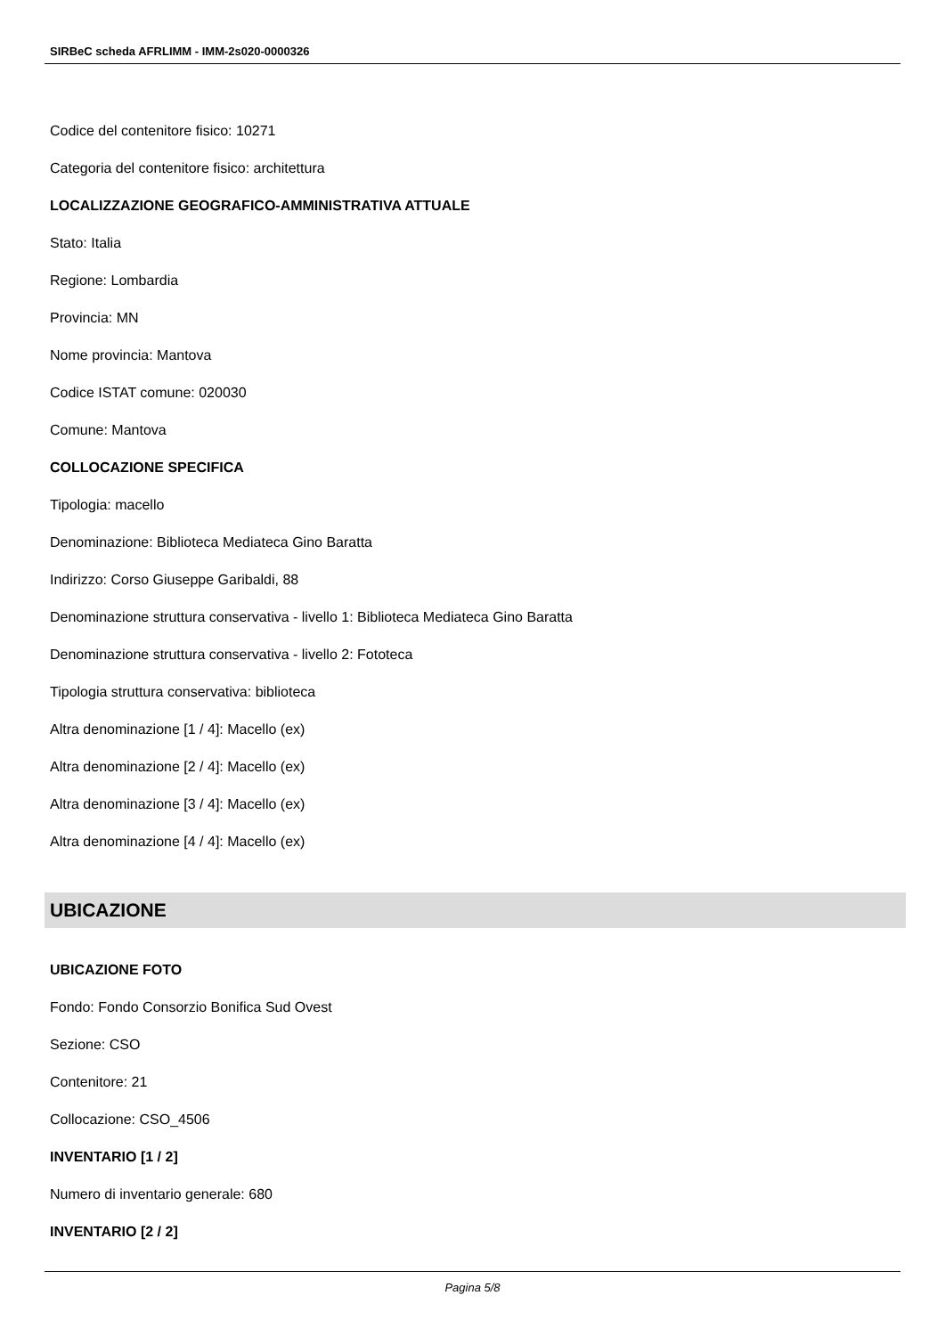SIRBeC scheda AFRLIMM - IMM-2s020-0000326
Codice del contenitore fisico: 10271
Categoria del contenitore fisico: architettura
LOCALIZZAZIONE GEOGRAFICO-AMMINISTRATIVA ATTUALE
Stato: Italia
Regione: Lombardia
Provincia: MN
Nome provincia: Mantova
Codice ISTAT comune: 020030
Comune: Mantova
COLLOCAZIONE SPECIFICA
Tipologia: macello
Denominazione: Biblioteca Mediateca Gino Baratta
Indirizzo: Corso Giuseppe Garibaldi, 88
Denominazione struttura conservativa - livello 1: Biblioteca Mediateca Gino Baratta
Denominazione struttura conservativa - livello 2: Fototeca
Tipologia struttura conservativa: biblioteca
Altra denominazione [1 / 4]: Macello (ex)
Altra denominazione [2 / 4]: Macello (ex)
Altra denominazione [3 / 4]: Macello (ex)
Altra denominazione [4 / 4]: Macello (ex)
UBICAZIONE
UBICAZIONE FOTO
Fondo: Fondo Consorzio Bonifica Sud Ovest
Sezione: CSO
Contenitore: 21
Collocazione: CSO_4506
INVENTARIO [1 / 2]
Numero di inventario generale: 680
INVENTARIO [2 / 2]
Pagina 5/8